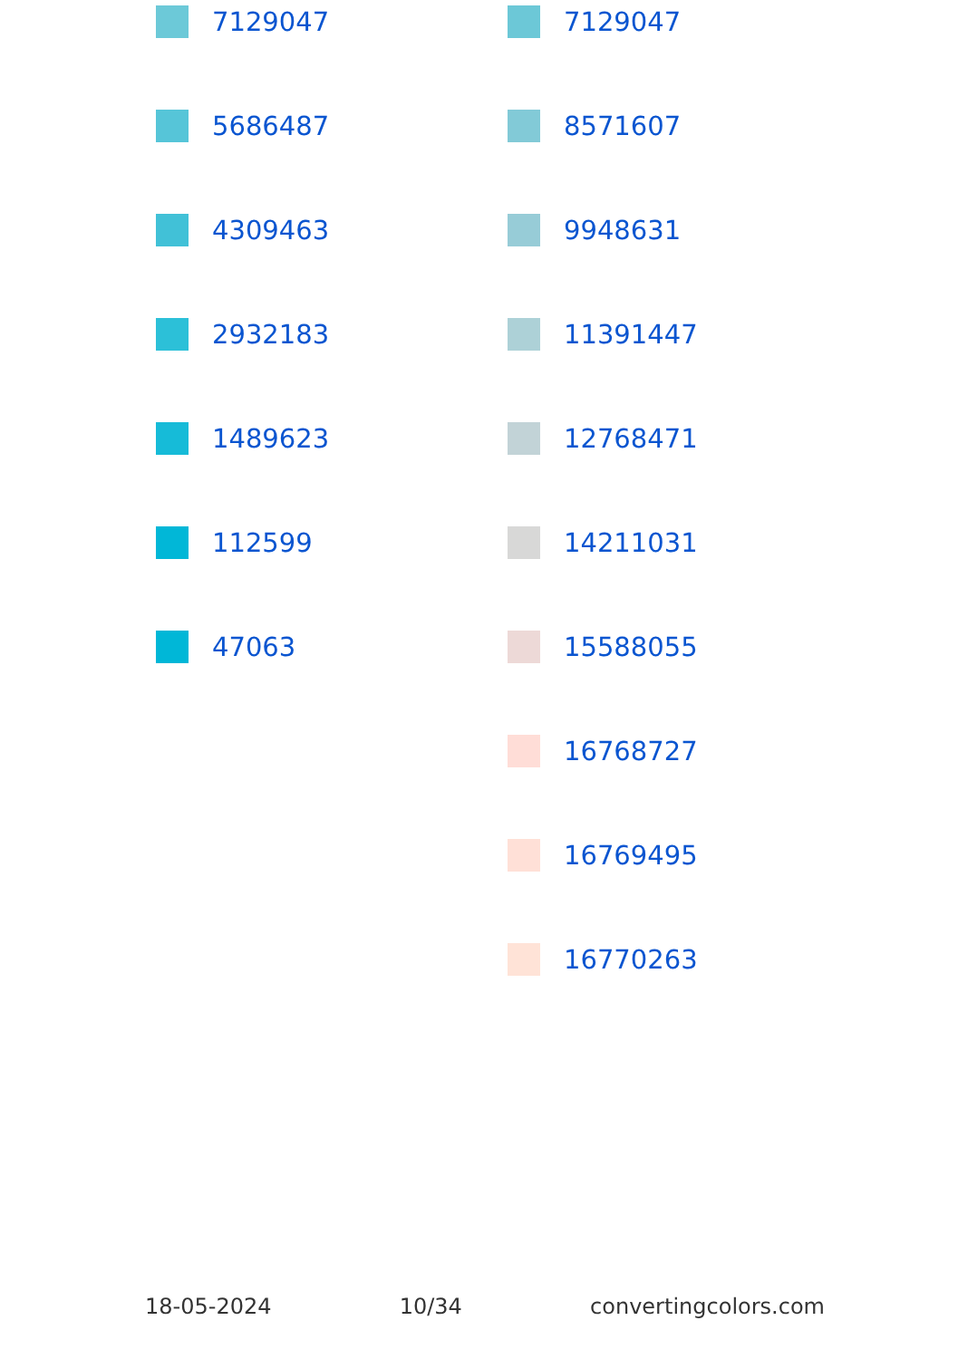7129047
5686487
4309463
2932183
1489623
112599
47063
7129047
8571607
9948631
11391447
12768471
14211031
15588055
16768727
16769495
16770263
18-05-2024 10/34 convertingcolors.com